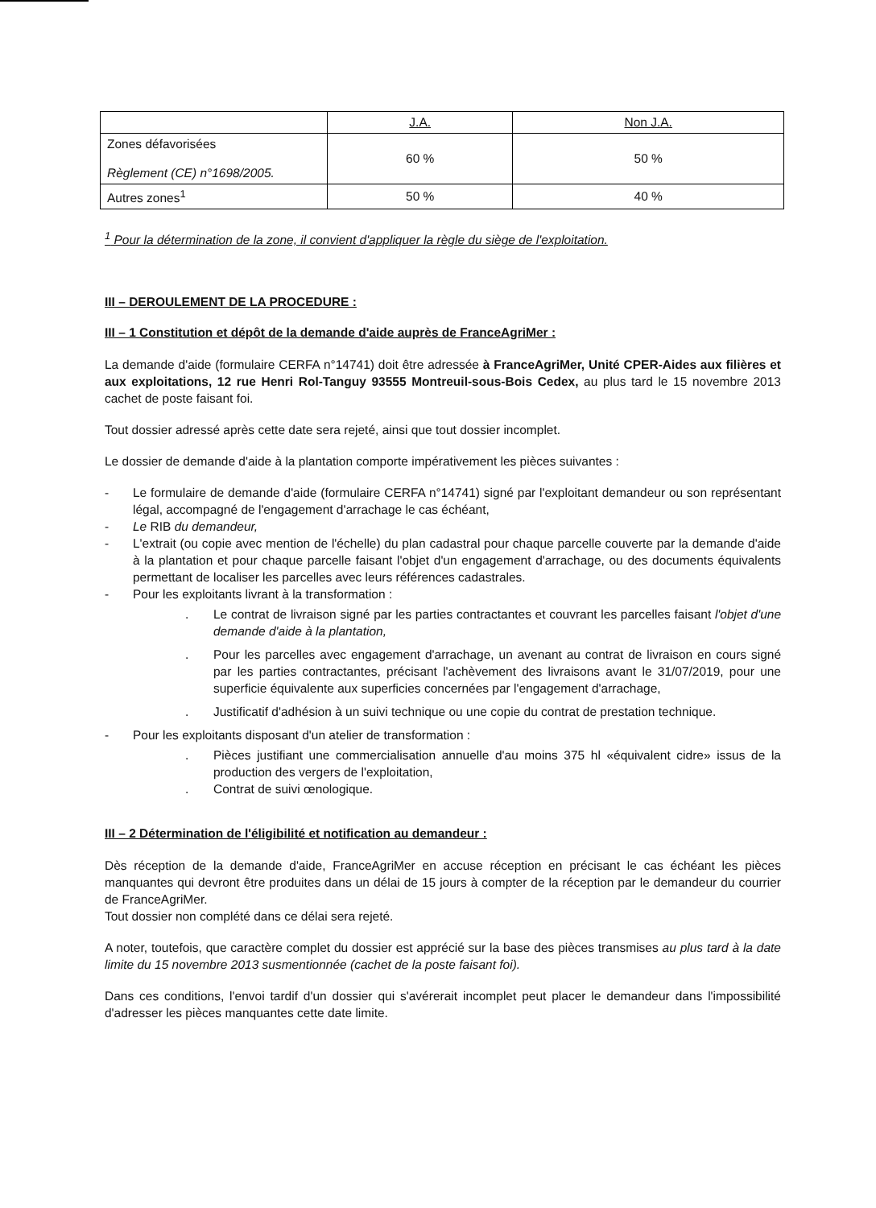| | J.A. | Non J.A. |
| --- | --- | --- |
| Zones défavorisées Règlement (CE) n°1698/2005. | 60 % | 50 % |
| Autres zones<sup>1</sup> | 50 % | 40 % |
<sup>1</sup> Pour la détermination de la zone, il convient d'appliquer la règle du siège de l'exploitation.
III – DEROULEMENT DE LA PROCEDURE :
III – 1 Constitution et dépôt de la demande d'aide auprès de FranceAgriMer :
La demande d'aide (formulaire CERFA n°14741) doit être adressée à FranceAgriMer, Unité CPER-Aides aux filières et aux exploitations, 12 rue Henri Rol-Tanguy 93555 Montreuil-sous-Bois Cedex, au plus tard le 15 novembre 2013 cachet de poste faisant foi.
Tout dossier adressé après cette date sera rejeté, ainsi que tout dossier incomplet.
Le dossier de demande d'aide à la plantation comporte impérativement les pièces suivantes :
- Le formulaire de demande d'aide (formulaire CERFA n°14741) signé par l'exploitant demandeur ou son représentant légal, accompagné de l'engagement d'arrachage le cas échéant,
- Le RIB du demandeur,
- L'extrait (ou copie avec mention de l'échelle) du plan cadastral pour chaque parcelle couverte par la demande d'aide à la plantation et pour chaque parcelle faisant l'objet d'un engagement d'arrachage, ou des documents équivalents permettant de localiser les parcelles avec leurs références cadastrales.
- Pour les exploitants livrant à la transformation :
. Le contrat de livraison signé par les parties contractantes et couvrant les parcelles faisant l'objet d'une demande d'aide à la plantation,
. Pour les parcelles avec engagement d'arrachage, un avenant au contrat de livraison en cours signé par les parties contractantes, précisant l'achèvement des livraisons avant le 31/07/2019, pour une superficie équivalente aux superficies concernées par l'engagement d'arrachage,
. Justificatif d'adhésion à un suivi technique ou une copie du contrat de prestation technique.
- Pour les exploitants disposant d'un atelier de transformation :
. Pièces justifiant une commercialisation annuelle d'au moins 375 hl «équivalent cidre» issus de la production des vergers de l'exploitation,
. Contrat de suivi œnologique.
III – 2 Détermination de l'éligibilité et notification au demandeur :
Dès réception de la demande d'aide, FranceAgriMer en accuse réception en précisant le cas échéant les pièces manquantes qui devront être produites dans un délai de 15 jours à compter de la réception par le demandeur du courrier de FranceAgriMer.
Tout dossier non complété dans ce délai sera rejeté.
A noter, toutefois, que caractère complet du dossier est apprécié sur la base des pièces transmises au plus tard à la date limite du 15 novembre 2013 susmentionnée (cachet de la poste faisant foi).
Dans ces conditions, l'envoi tardif d'un dossier qui s'avérerait incomplet peut placer le demandeur dans l'impossibilité d'adresser les pièces manquantes cette date limite.